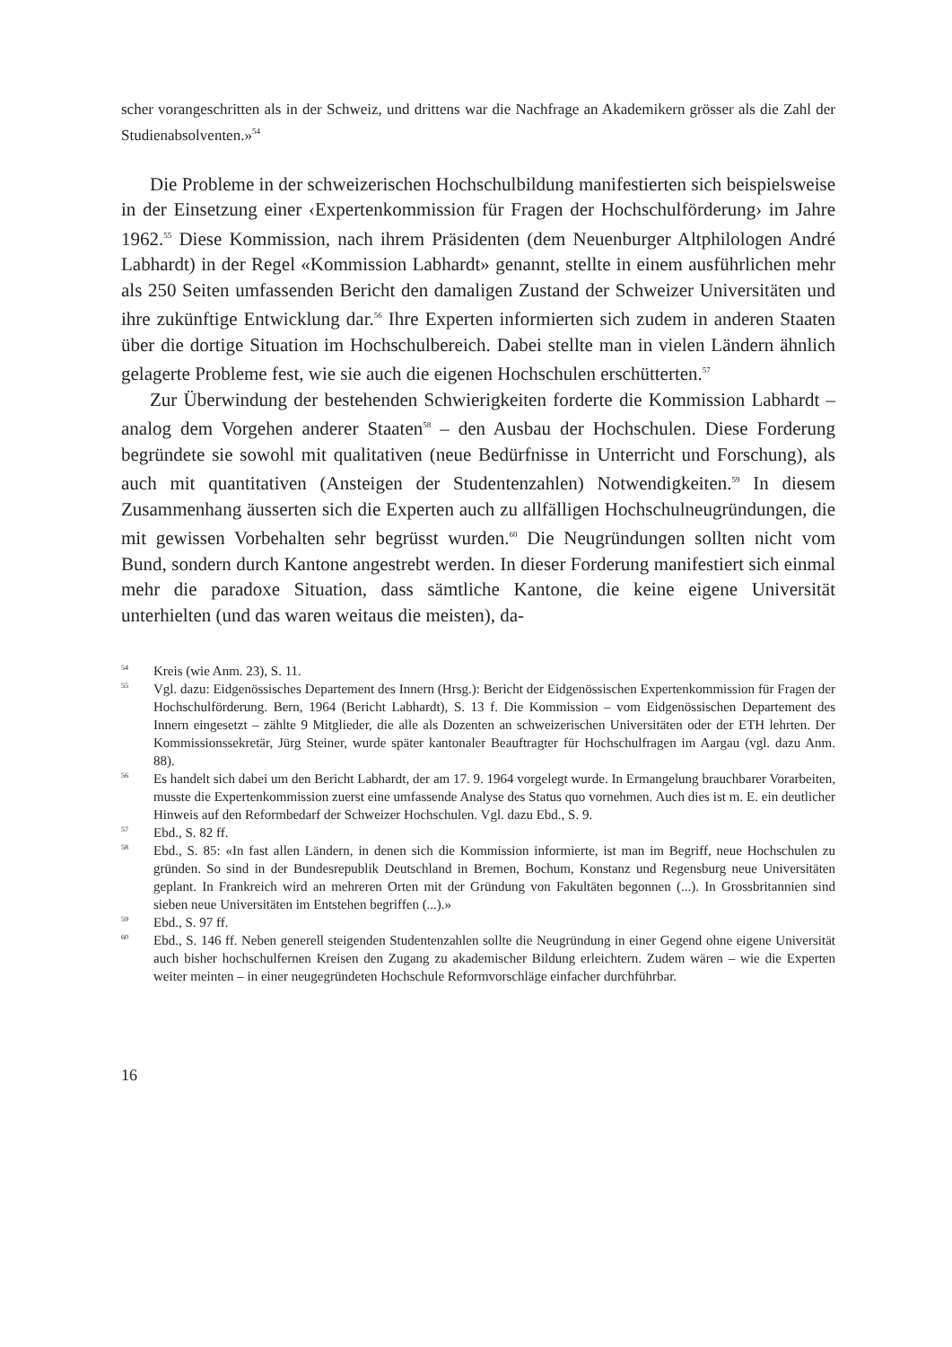scher vorangeschritten als in der Schweiz, und drittens war die Nachfrage an Akademikern grösser als die Zahl der Studienabsolventen.»<sup>54</sup>
Die Probleme in der schweizerischen Hochschulbildung manifestierten sich beispielsweise in der Einsetzung einer ‹Expertenkommission für Fragen der Hochschulförderung› im Jahre 1962.<sup>55</sup> Diese Kommission, nach ihrem Präsidenten (dem Neuenburger Altphilologen André Labhardt) in der Regel «Kommission Labhardt» genannt, stellte in einem ausführlichen mehr als 250 Seiten umfassenden Bericht den damaligen Zustand der Schweizer Universitäten und ihre zukünftige Entwicklung dar.<sup>56</sup> Ihre Experten informierten sich zudem in anderen Staaten über die dortige Situation im Hochschulbereich. Dabei stellte man in vielen Ländern ähnlich gelagerte Probleme fest, wie sie auch die eigenen Hochschulen erschütterten.<sup>57</sup>
Zur Überwindung der bestehenden Schwierigkeiten forderte die Kommission Labhardt – analog dem Vorgehen anderer Staaten<sup>58</sup> – den Ausbau der Hochschulen. Diese Forderung begründete sie sowohl mit qualitativen (neue Bedürfnisse in Unterricht und Forschung), als auch mit quantitativen (Ansteigen der Studentenzahlen) Notwendigkeiten.<sup>59</sup> In diesem Zusammenhang äusserten sich die Experten auch zu allfälligen Hochschulneugründungen, die mit gewissen Vorbehalten sehr begrüsst wurden.<sup>60</sup> Die Neugründungen sollten nicht vom Bund, sondern durch Kantone angestrebt werden. In dieser Forderung manifestiert sich einmal mehr die paradoxe Situation, dass sämtliche Kantone, die keine eigene Universität unterhielten (und das waren weitaus die meisten), da-
54 Kreis (wie Anm. 23), S. 11.
55 Vgl. dazu: Eidgenössisches Departement des Innern (Hrsg.): Bericht der Eidgenössischen Expertenkommission für Fragen der Hochschulförderung. Bern, 1964 (Bericht Labhardt), S. 13 f. Die Kommission – vom Eidgenössischen Departement des Innern eingesetzt – zählte 9 Mitglieder, die alle als Dozenten an schweizerischen Universitäten oder der ETH lehrten. Der Kommissionssekretär, Jürg Steiner, wurde später kantonaler Beauftragter für Hochschulfragen im Aargau (vgl. dazu Anm. 88).
56 Es handelt sich dabei um den Bericht Labhardt, der am 17. 9. 1964 vorgelegt wurde. In Ermangelung brauchbarer Vorarbeiten, musste die Expertenkommission zuerst eine umfassende Analyse des Status quo vornehmen. Auch dies ist m. E. ein deutlicher Hinweis auf den Reformbedarf der Schweizer Hochschulen. Vgl. dazu Ebd., S. 9.
57 Ebd., S. 82 ff.
58 Ebd., S. 85: «In fast allen Ländern, in denen sich die Kommission informierte, ist man im Begriff, neue Hochschulen zu gründen. So sind in der Bundesrepublik Deutschland in Bremen, Bochum, Konstanz und Regensburg neue Universitäten geplant. In Frankreich wird an mehreren Orten mit der Gründung von Fakultäten begonnen (...). In Grossbritannien sind sieben neue Universitäten im Entstehen begriffen (...).»
59 Ebd., S. 97 ff.
60 Ebd., S. 146 ff. Neben generell steigenden Studentenzahlen sollte die Neugründung in einer Gegend ohne eigene Universität auch bisher hochschulfernen Kreisen den Zugang zu akademischer Bildung erleichtern. Zudem wären – wie die Experten weiter meinten – in einer neugegründeten Hochschule Reformvorschläge einfacher durchführbar.
16